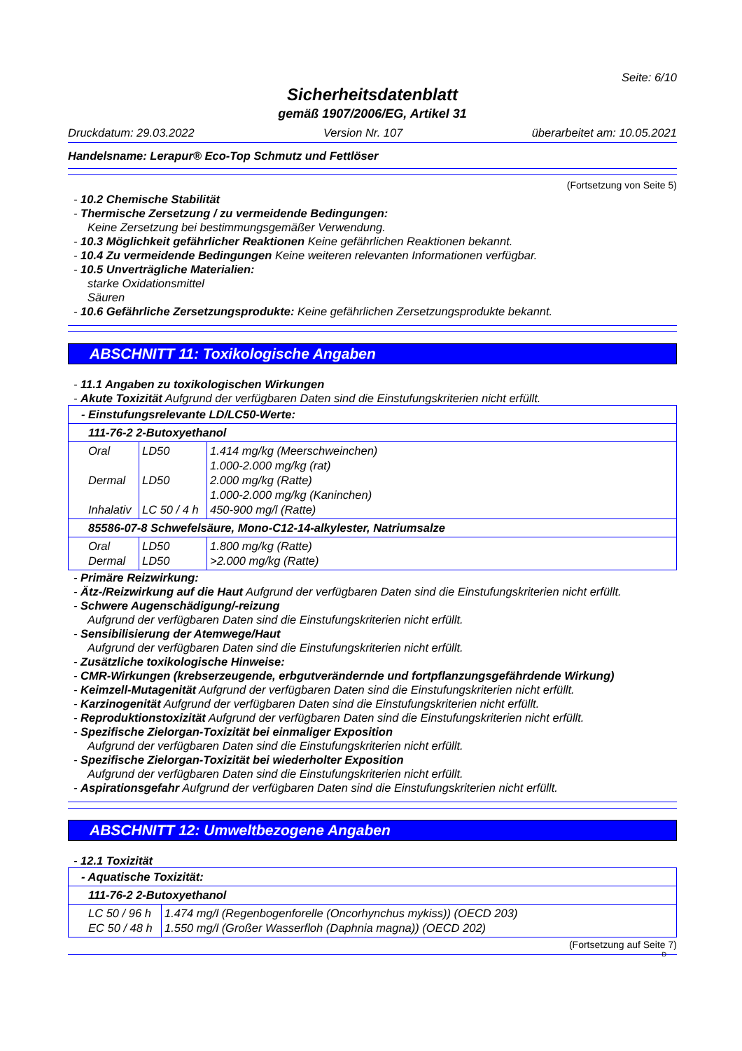Seite: 6/10
Sicherheitsdatenblatt
gemäß 1907/2006/EG, Artikel 31
Druckdatum: 29.03.2022 Version Nr. 107 überarbeitet am: 10.05.2021
Handelsname: Lerapur® Eco-Top Schmutz und Fettlöser
(Fortsetzung von Seite 5)
- 10.2 Chemische Stabilität
- Thermische Zersetzung / zu vermeidende Bedingungen:
Keine Zersetzung bei bestimmungsgemäßer Verwendung.
- 10.3 Möglichkeit gefährlicher Reaktionen Keine gefährlichen Reaktionen bekannt.
- 10.4 Zu vermeidende Bedingungen Keine weiteren relevanten Informationen verfügbar.
- 10.5 Unverträgliche Materialien:
starke Oxidationsmittel
Säuren
- 10.6 Gefährliche Zersetzungsprodukte: Keine gefährlichen Zersetzungsprodukte bekannt.
ABSCHNITT 11: Toxikologische Angaben
- 11.1 Angaben zu toxikologischen Wirkungen
- Akute Toxizität Aufgrund der verfügbaren Daten sind die Einstufungskriterien nicht erfüllt.
| - Einstufungsrelevante LD/LC50-Werte: | | |
| 111-76-2 2-Butoxyethanol | | |
| Oral Dermal Inhalativ | LD50 LD50 LC 50 / 4 h | 1.414 mg/kg (Meerschweinchen) 1.000-2.000 mg/kg (rat) 2.000 mg/kg (Ratte) 1.000-2.000 mg/kg (Kaninchen) 450-900 mg/l (Ratte) |
| 85586-07-8 Schwefelsäure, Mono-C12-14-alkylester, Natriumsalze | | |
| Oral Dermal | LD50 LD50 | 1.800 mg/kg (Ratte) >2.000 mg/kg (Ratte) |
- Primäre Reizwirkung:
- Ätz-/Reizwirkung auf die Haut Aufgrund der verfügbaren Daten sind die Einstufungskriterien nicht erfüllt.
- Schwere Augenschädigung/-reizung
Aufgrund der verfügbaren Daten sind die Einstufungskriterien nicht erfüllt.
- Sensibilisierung der Atemwege/Haut
Aufgrund der verfügbaren Daten sind die Einstufungskriterien nicht erfüllt.
- Zusätzliche toxikologische Hinweise:
- CMR-Wirkungen (krebserzeugende, erbgutverändernde und fortpflanzungsgefährdende Wirkung)
- Keimzell-Mutagenität Aufgrund der verfügbaren Daten sind die Einstufungskriterien nicht erfüllt.
- Karzinogenität Aufgrund der verfügbaren Daten sind die Einstufungskriterien nicht erfüllt.
- Reproduktionstoxizität Aufgrund der verfügbaren Daten sind die Einstufungskriterien nicht erfüllt.
- Spezifische Zielorgan-Toxizität bei einmaliger Exposition
Aufgrund der verfügbaren Daten sind die Einstufungskriterien nicht erfüllt.
- Spezifische Zielorgan-Toxizität bei wiederholter Exposition
Aufgrund der verfügbaren Daten sind die Einstufungskriterien nicht erfüllt.
- Aspirationsgefahr Aufgrund der verfügbaren Daten sind die Einstufungskriterien nicht erfüllt.
ABSCHNITT 12: Umweltbezogene Angaben
- 12.1 Toxizität
| - Aquatische Toxizität: | |
| 111-76-2 2-Butoxyethanol | |
| LC 50 / 96 h EC 50 / 48 h | 1.474 mg/l (Regenbogenforelle (Oncorhynchus mykiss)) (OECD 203) 1.550 mg/l (Großer Wasserfloh (Daphnia magna)) (OECD 202) |
(Fortsetzung auf Seite 7)
D